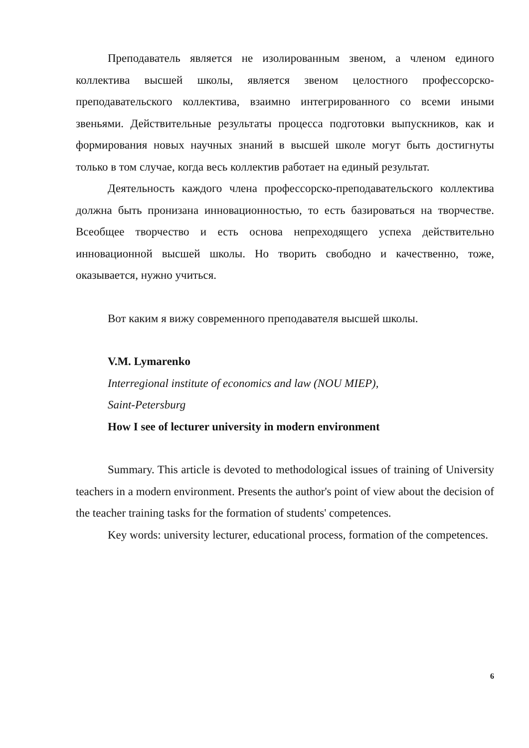Преподаватель является не изолированным звеном, а членом единого коллектива высшей школы, является звеном целостного профессорско-преподавательского коллектива, взаимно интегрированного со всеми иными звеньями. Действительные результаты процесса подготовки выпускников, как и формирования новых научных знаний в высшей школе могут быть достигнуты только в том случае, когда весь коллектив работает на единый результат.
Деятельность каждого члена профессорско-преподавательского коллектива должна быть пронизана инновационностью, то есть базироваться на творчестве. Всеобщее творчество и есть основа непреходящего успеха действительно инновационной высшей школы. Но творить свободно и качественно, тоже, оказывается, нужно учиться.
Вот каким я вижу современного преподавателя высшей школы.
V.M. Lymarenko
Interregional institute of economics and law (NOU MIEP),
Saint-Petersburg
How I see of lecturer university in modern environment
Summary. This article is devoted to methodological issues of training of University teachers in a modern environment. Presents the author's point of view about the decision of the teacher training tasks for the formation of students' competences.
Key words: university lecturer, educational process, formation of the competences.
6